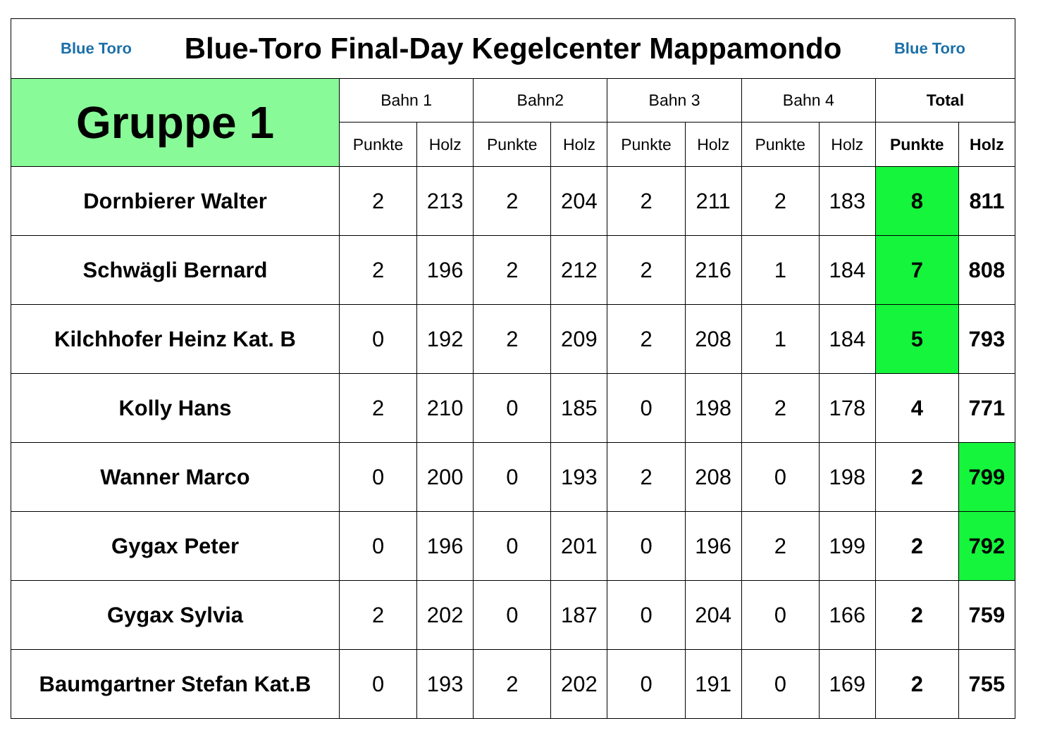| Blue Toro Blue-Toro Final-Day Kegelcenter Mappamondo Blue Toro | | | | | | | | | | |
| Gruppe 1 | Bahn 1 | | Bahn2 | | Bahn 3 | | Bahn 4 | | Total | |
| | Punkte | Holz | Punkte | Holz | Punkte | Holz | Punkte | Holz | Punkte | Holz |
| Dornbierer Walter | 2 | 213 | 2 | 204 | 2 | 211 | 2 | 183 | 8 | 811 |
| Schwägli Bernard | 2 | 196 | 2 | 212 | 2 | 216 | 1 | 184 | 7 | 808 |
| Kilchhofer Heinz Kat. B | 0 | 192 | 2 | 209 | 2 | 208 | 1 | 184 | 5 | 793 |
| Kolly Hans | 2 | 210 | 0 | 185 | 0 | 198 | 2 | 178 | 4 | 771 |
| Wanner Marco | 0 | 200 | 0 | 193 | 2 | 208 | 0 | 198 | 2 | 799 |
| Gygax Peter | 0 | 196 | 0 | 201 | 0 | 196 | 2 | 199 | 2 | 792 |
| Gygax Sylvia | 2 | 202 | 0 | 187 | 0 | 204 | 0 | 166 | 2 | 759 |
| Baumgartner Stefan Kat.B | 0 | 193 | 2 | 202 | 0 | 191 | 0 | 169 | 2 | 755 |